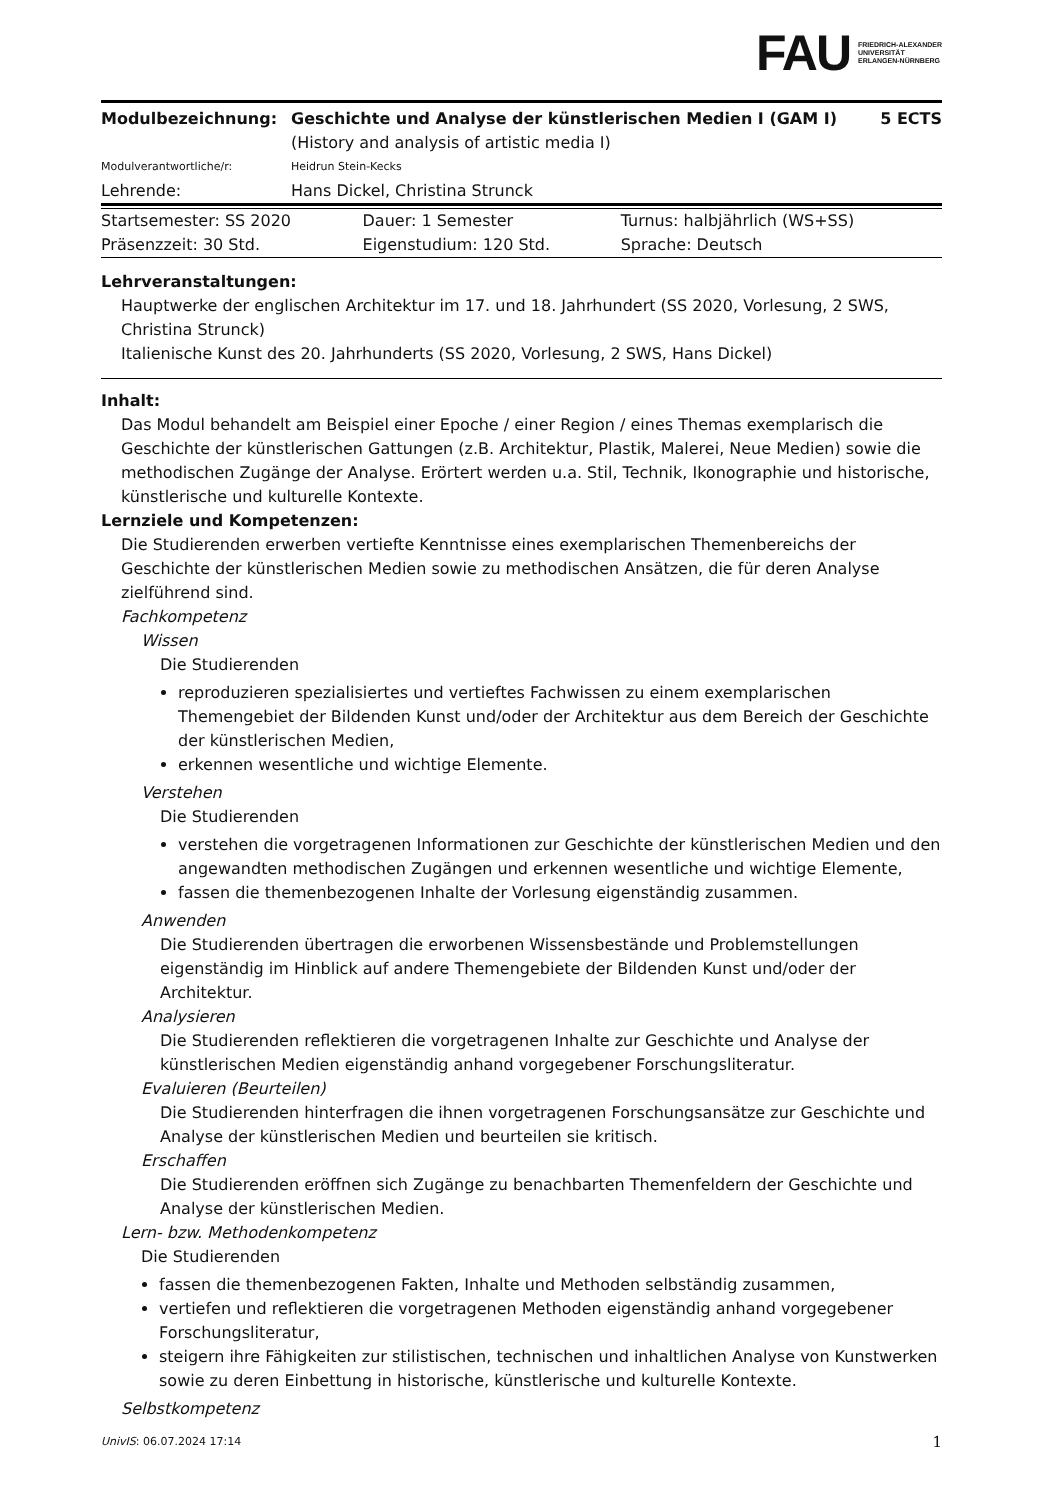FAU FRIEDRICH-ALEXANDER
UNIVERSITÄT
ERLANGEN-NÜRNBERG
| Modulbezeichnung: | Geschichte und Analyse der künstlerischen Medien I (GAM I) (History and analysis of artistic media I) | 5 ECTS |
| Modulverantwortliche/r: | Heidrun Stein-Kecks | |
| Lehrende: | Hans Dickel, Christina Strunck | |
| Startsemester: SS 2020 | Dauer: 1 Semester | Turnus: halbjährlich (WS+SS) |
| Präsenzzeit: 30 Std. | Eigenstudium: 120 Std. | Sprache: Deutsch |
Lehrveranstaltungen:
Hauptwerke der englischen Architektur im 17. und 18. Jahrhundert (SS 2020, Vorlesung, 2 SWS, Christina Strunck)
Italienische Kunst des 20. Jahrhunderts (SS 2020, Vorlesung, 2 SWS, Hans Dickel)
Inhalt:
Das Modul behandelt am Beispiel einer Epoche / einer Region / eines Themas exemplarisch die Geschichte der künstlerischen Gattungen (z.B. Architektur, Plastik, Malerei, Neue Medien) sowie die methodischen Zugänge der Analyse. Erörtert werden u.a. Stil, Technik, Ikonographie und historische, künstlerische und kulturelle Kontexte.
Lernziele und Kompetenzen:
Die Studierenden erwerben vertiefte Kenntnisse eines exemplarischen Themenbereichs der Geschichte der künstlerischen Medien sowie zu methodischen Ansätzen, die für deren Analyse zielführend sind.
Fachkompetenz
Wissen
Die Studierenden
reproduzieren spezialisiertes und vertieftes Fachwissen zu einem exemplarischen Themengebiet der Bildenden Kunst und/oder der Architektur aus dem Bereich der Geschichte der künstlerischen Medien,
erkennen wesentliche und wichtige Elemente.
Verstehen
Die Studierenden
verstehen die vorgetragenen Informationen zur Geschichte der künstlerischen Medien und den angewandten methodischen Zugängen und erkennen wesentliche und wichtige Elemente,
fassen die themenbezogenen Inhalte der Vorlesung eigenständig zusammen.
Anwenden
Die Studierenden übertragen die erworbenen Wissensbestände und Problemstellungen eigenständig im Hinblick auf andere Themengebiete der Bildenden Kunst und/oder der Architektur.
Analysieren
Die Studierenden reflektieren die vorgetragenen Inhalte zur Geschichte und Analyse der künstlerischen Medien eigenständig anhand vorgegebener Forschungsliteratur.
Evaluieren (Beurteilen)
Die Studierenden hinterfragen die ihnen vorgetragenen Forschungsansätze zur Geschichte und Analyse der künstlerischen Medien und beurteilen sie kritisch.
Erschaffen
Die Studierenden eröffnen sich Zugänge zu benachbarten Themenfeldern der Geschichte und Analyse der künstlerischen Medien.
Lern- bzw. Methodenkompetenz
Die Studierenden
fassen die themenbezogenen Fakten, Inhalte und Methoden selbständig zusammen,
vertiefen und reflektieren die vorgetragenen Methoden eigenständig anhand vorgegebener Forschungsliteratur,
steigern ihre Fähigkeiten zur stilistischen, technischen und inhaltlichen Analyse von Kunstwerken sowie zu deren Einbettung in historische, künstlerische und kulturelle Kontexte.
Selbstkompetenz
UnivIS: 06.07.2024 17:14 1